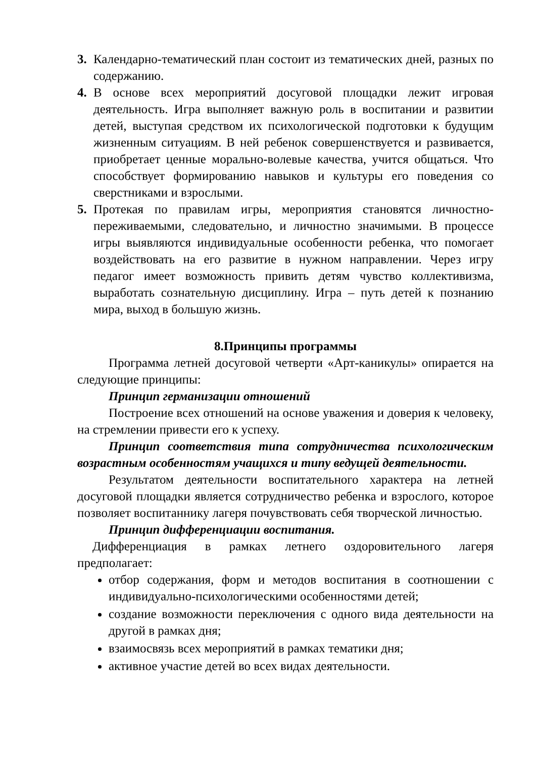3. Календарно-тематический план состоит из тематических дней, разных по содержанию.
4. В основе всех мероприятий досуговой площадки лежит игровая деятельность. Игра выполняет важную роль в воспитании и развитии детей, выступая средством их психологической подготовки к будущим жизненным ситуациям. В ней ребенок совершенствуется и развивается, приобретает ценные морально-волевые качества, учится общаться. Что способствует формированию навыков и культуры его поведения со сверстниками и взрослыми.
5. Протекая по правилам игры, мероприятия становятся личностно-переживаемыми, следовательно, и личностно значимыми. В процессе игры выявляются индивидуальные особенности ребенка, что помогает воздействовать на его развитие в нужном направлении. Через игру педагог имеет возможность привить детям чувство коллективизма, выработать сознательную дисциплину. Игра – путь детей к познанию мира, выход в большую жизнь.
8.Принципы программы
Программа летней досуговой четверти «Арт-каникулы» опирается на следующие принципы:
Принцип германизации отношений
Построение всех отношений на основе уважения и доверия к человеку, на стремлении привести его к успеху.
Принцип соответствия типа сотрудничества психологическим возрастным особенностям учащихся и типу ведущей деятельности.
Результатом деятельности воспитательного характера на летней досуговой площадки является сотрудничество ребенка и взрослого, которое позволяет воспитаннику лагеря почувствовать себя творческой личностью.
Принцип дифференциации воспитания.
Дифференциация в рамках летнего оздоровительного лагеря предполагает:
отбор содержания, форм и методов воспитания в соотношении с индивидуально-психологическими особенностями детей;
создание возможности переключения с одного вида деятельности на другой в рамках дня;
взаимосвязь всех мероприятий в рамках тематики дня;
активное участие детей во всех видах деятельности.